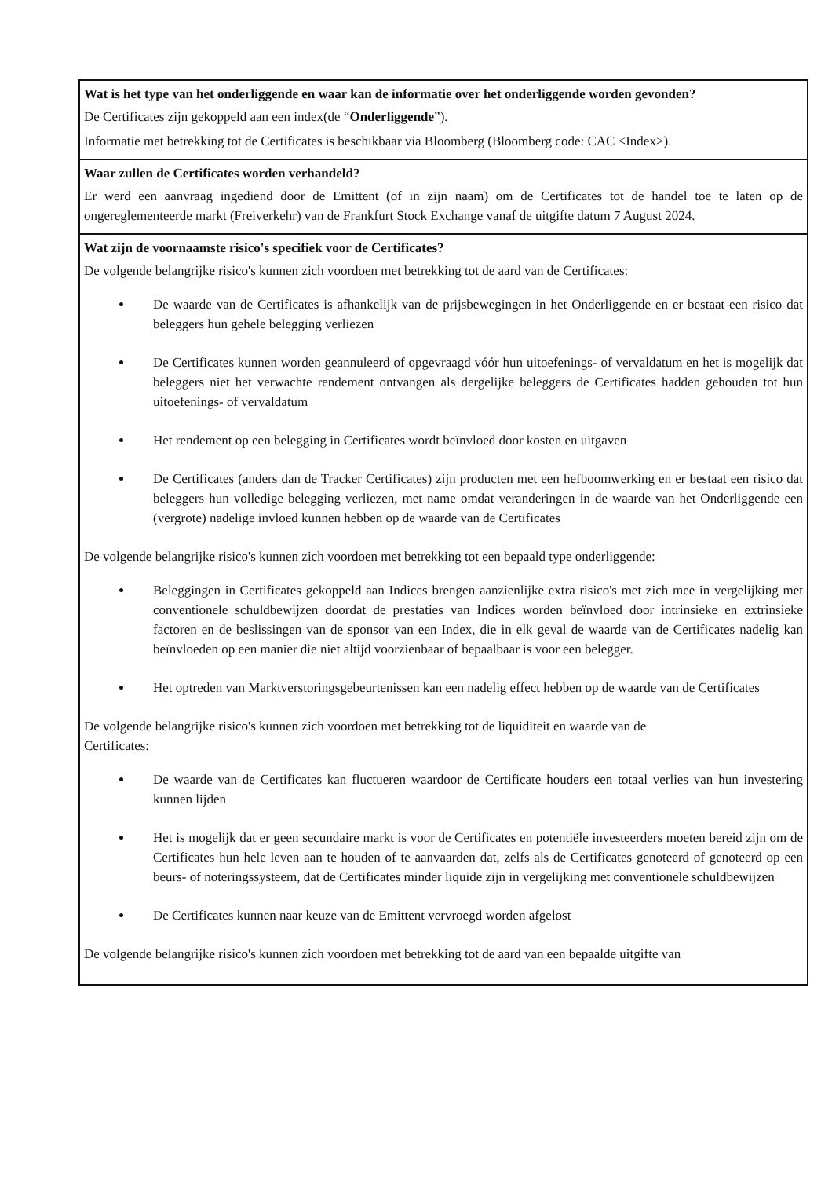Wat is het type van het onderliggende en waar kan de informatie over het onderliggende worden gevonden?
De Certificates zijn gekoppeld aan een index(de “Onderliggende”).
Informatie met betrekking tot de Certificates is beschikbaar via Bloomberg (Bloomberg code: CAC <Index>).
Waar zullen de Certificates worden verhandeld?
Er werd een aanvraag ingediend door de Emittent (of in zijn naam) om de Certificates tot de handel toe te laten op de ongereglementeerde markt (Freiverkehr) van de Frankfurt Stock Exchange vanaf de uitgifte datum 7 August 2024.
Wat zijn de voornaamste risico's specifiek voor de Certificates?
De volgende belangrijke risico's kunnen zich voordoen met betrekking tot de aard van de Certificates:
De waarde van de Certificates is afhankelijk van de prijsbewegingen in het Onderliggende en er bestaat een risico dat beleggers hun gehele belegging verliezen
De Certificates kunnen worden geannuleerd of opgevraagd vóór hun uitoefenings- of vervaldatum en het is mogelijk dat beleggers niet het verwachte rendement ontvangen als dergelijke beleggers de Certificates hadden gehouden tot hun uitoefenings- of vervaldatum
Het rendement op een belegging in Certificates wordt beïnvloed door kosten en uitgaven
De Certificates (anders dan de Tracker Certificates) zijn producten met een hefboomwerking en er bestaat een risico dat beleggers hun volledige belegging verliezen, met name omdat veranderingen in de waarde van het Onderliggende een (vergrote) nadelige invloed kunnen hebben op de waarde van de Certificates
De volgende belangrijke risico's kunnen zich voordoen met betrekking tot een bepaald type onderliggende:
Beleggingen in Certificates gekoppeld aan Indices brengen aanzienlijke extra risico's met zich mee in vergelijking met conventionele schuldbewijzen doordat de prestaties van Indices worden beïnvloed door intrinsieke en extrinsieke factoren en de beslissingen van de sponsor van een Index, die in elk geval de waarde van de Certificates nadelig kan beïnvloeden op een manier die niet altijd voorzienbaar of bepaalbaar is voor een belegger.
Het optreden van Marktverstoringsgebeurtenissen kan een nadelig effect hebben op de waarde van de Certificates
De volgende belangrijke risico's kunnen zich voordoen met betrekking tot de liquiditeit en waarde van de
Certificates:
De waarde van de Certificates kan fluctueren waardoor de Certificate houders een totaal verlies van hun investering kunnen lijden
Het is mogelijk dat er geen secundaire markt is voor de Certificates en potentiële investeerders moeten bereid zijn om de Certificates hun hele leven aan te houden of te aanvaarden dat, zelfs als de Certificates genoteerd of genoteerd op een beurs- of noteringssysteem, dat de Certificates minder liquide zijn in vergelijking met conventionele schuldbewijzen
De Certificates kunnen naar keuze van de Emittent vervroegd worden afgelost
De volgende belangrijke risico's kunnen zich voordoen met betrekking tot de aard van een bepaalde uitgifte van